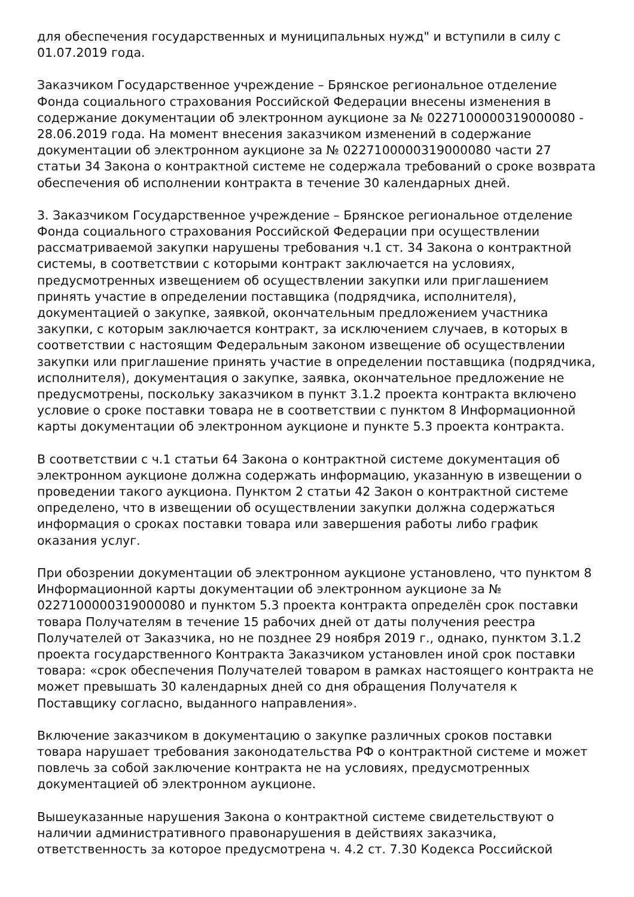для обеспечения государственных и муниципальных нужд" и вступили в силу с 01.07.2019 года.
Заказчиком Государственное учреждение – Брянское региональное отделение Фонда социального страхования Российской Федерации внесены изменения в содержание документации об электронном аукционе за № 0227100000319000080 - 28.06.2019 года. На момент внесения заказчиком изменений в содержание документации об электронном аукционе за № 0227100000319000080 части 27 статьи 34 Закона о контрактной системе не содержала требований о сроке возврата обеспечения об исполнении контракта в течение 30 календарных дней.
3. Заказчиком Государственное учреждение – Брянское региональное отделение Фонда социального страхования Российской Федерации при осуществлении рассматриваемой закупки нарушены требования ч.1 ст. 34 Закона о контрактной системы, в соответствии с которыми контракт заключается на условиях, предусмотренных извещением об осуществлении закупки или приглашением принять участие в определении поставщика (подрядчика, исполнителя), документацией о закупке, заявкой, окончательным предложением участника закупки, с которым заключается контракт, за исключением случаев, в которых в соответствии с настоящим Федеральным законом извещение об осуществлении закупки или приглашение принять участие в определении поставщика (подрядчика, исполнителя), документация о закупке, заявка, окончательное предложение не предусмотрены, поскольку заказчиком в пункт 3.1.2 проекта контракта включено условие о сроке поставки товара не в соответствии с пунктом 8 Информационной карты документации об электронном аукционе и пункте 5.3 проекта контракта.
В соответствии с ч.1 статьи 64 Закона о контрактной системе документация об электронном аукционе должна содержать информацию, указанную в извещении о проведении такого аукциона. Пунктом 2 статьи 42 Закон о контрактной системе определено, что в извещении об осуществлении закупки должна содержаться информация о сроках поставки товара или завершения работы либо график оказания услуг.
При обозрении документации об электронном аукционе установлено, что пунктом 8 Информационной карты документации об электронном аукционе за № 0227100000319000080 и пунктом 5.3 проекта контракта определён срок поставки товара Получателям в течение 15 рабочих дней от даты получения реестра Получателей от Заказчика, но не позднее 29 ноября 2019 г., однако, пунктом 3.1.2 проекта государственного Контракта Заказчиком установлен иной срок поставки товара: «срок обеспечения Получателей товаром в рамках настоящего контракта не может превышать 30 календарных дней со дня обращения Получателя к Поставщику согласно, выданного направления».
Включение заказчиком в документацию о закупке различных сроков поставки товара нарушает требования законодательства РФ о контрактной системе и может повлечь за собой заключение контракта не на условиях, предусмотренных документацией об электронном аукционе.
Вышеуказанные нарушения Закона о контрактной системе свидетельствуют о наличии административного правонарушения в действиях заказчика, ответственность за которое предусмотрена ч. 4.2 ст. 7.30 Кодекса Российской